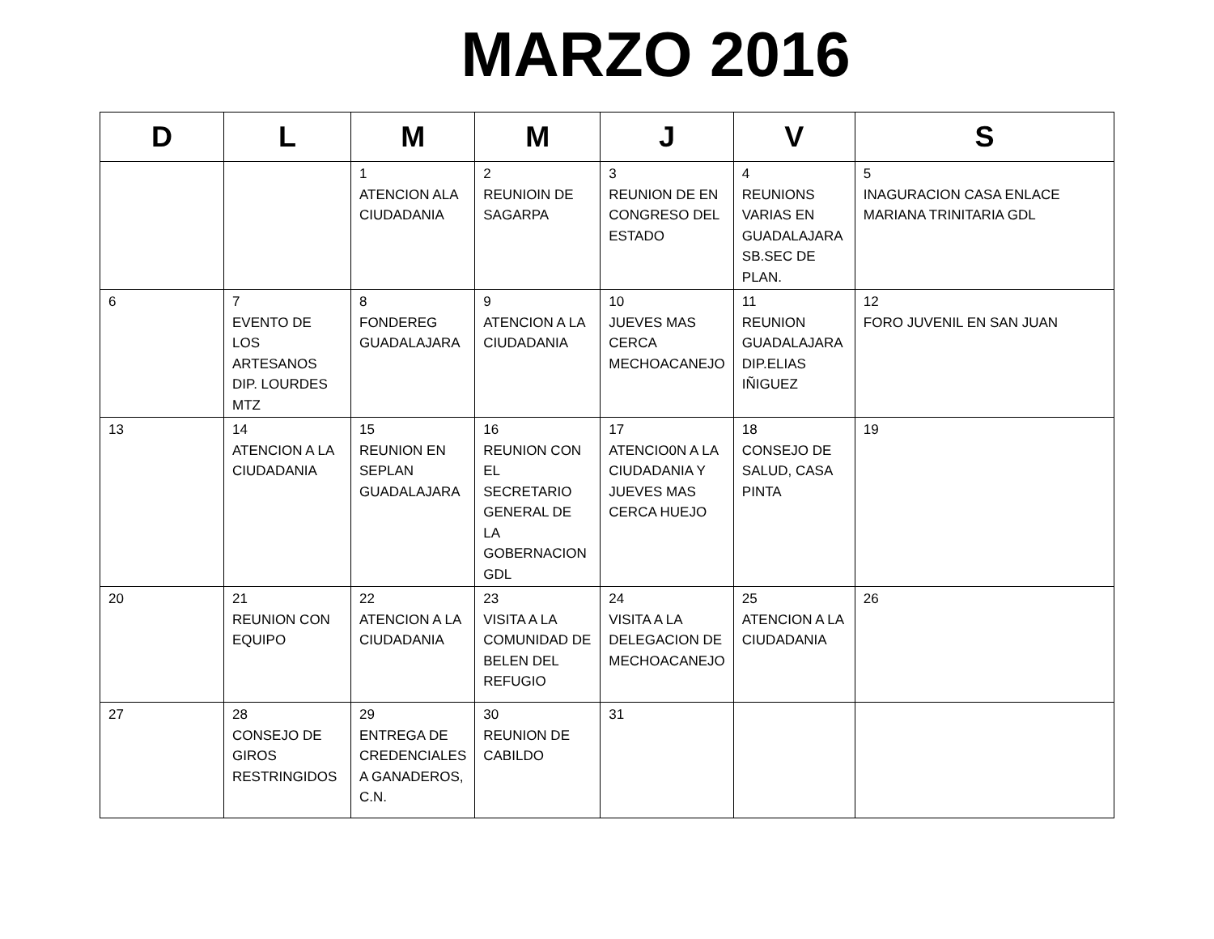MARZO 2016
| D | L | M | M | J | V | S |
| --- | --- | --- | --- | --- | --- | --- |
| | | 1 ATENCION ALA CIUDADANIA | 2 REUNIOIN DE SAGARPA | 3 REUNION DE EN CONGRESO DEL ESTADO | 4 REUNIONS VARIAS EN GUADALAJARA SB.SEC DE PLAN. | 5 INAGURACION CASA ENLACE MARIANA TRINITARIA GDL |
| 6 | 7 EVENTO DE LOS ARTESANOS DIP. LOURDES MTZ | 8 FONDEREG GUADALAJARA | 9 ATENCION A LA CIUDADANIA | 10 JUEVES MAS CERCA MECHOACANEJO | 11 REUNION GUADALAJARA DIP.ELIAS IÑIGUEZ | 12 FORO JUVENIL EN SAN JUAN |
| 13 | 14 ATENCION A LA CIUDADANIA | 15 REUNION EN SEPLAN GUADALAJARA | 16 REUNION CON EL SECRETARIO GENERAL DE LA GOBERNACION GDL | 17 ATENCIO0N A LA CIUDADANIA Y JUEVES MAS CERCA HUEJO | 18 CONSEJO DE SALUD, CASA PINTA | 19 |
| 20 | 21 REUNION CON EQUIPO | 22 ATENCION A LA CIUDADANIA | 23 VISITA A LA COMUNIDAD DE BELEN DEL REFUGIO | 24 VISITA A LA DELEGACION DE MECHOACANEJO | 25 ATENCION A LA CIUDADANIA | 26 |
| 27 | 28 CONSEJO DE GIROS RESTRINGIDOS | 29 ENTREGA DE CREDENCIALES A GANADEROS, C.N. | 30 REUNION DE CABILDO | 31 | | |